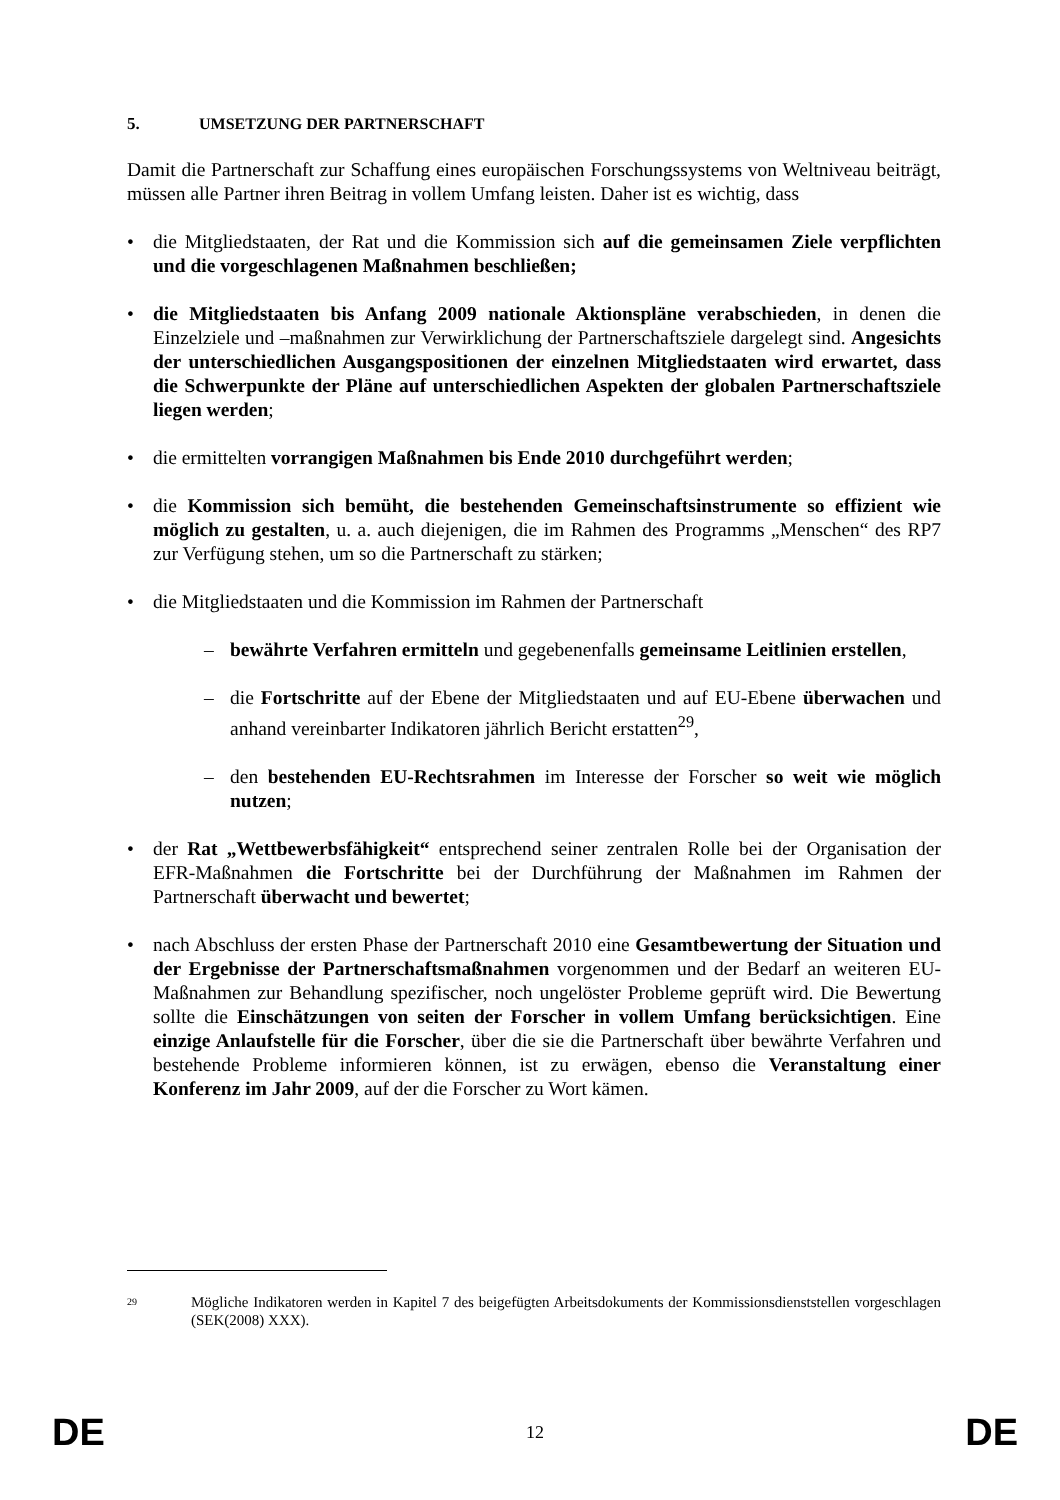5. UMSETZUNG DER PARTNERSCHAFT
Damit die Partnerschaft zur Schaffung eines europäischen Forschungssystems von Weltniveau beiträgt, müssen alle Partner ihren Beitrag in vollem Umfang leisten. Daher ist es wichtig, dass
• die Mitgliedstaaten, der Rat und die Kommission sich auf die gemeinsamen Ziele verpflichten und die vorgeschlagenen Maßnahmen beschließen;
• die Mitgliedstaaten bis Anfang 2009 nationale Aktionspläne verabschieden, in denen die Einzelziele und –maßnahmen zur Verwirklichung der Partnerschaftsziele dargelegt sind. Angesichts der unterschiedlichen Ausgangspositionen der einzelnen Mitgliedstaaten wird erwartet, dass die Schwerpunkte der Pläne auf unterschiedlichen Aspekten der globalen Partnerschaftsziele liegen werden;
• die ermittelten vorrangigen Maßnahmen bis Ende 2010 durchgeführt werden;
• die Kommission sich bemüht, die bestehenden Gemeinschaftsinstrumente so effizient wie möglich zu gestalten, u. a. auch diejenigen, die im Rahmen des Programms „Menschen“ des RP7 zur Verfügung stehen, um so die Partnerschaft zu stärken;
• die Mitgliedstaaten und die Kommission im Rahmen der Partnerschaft
– bewährte Verfahren ermitteln und gegebenenfalls gemeinsame Leitlinien erstellen,
– die Fortschritte auf der Ebene der Mitgliedstaaten und auf EU-Ebene überwachen und anhand vereinbarter Indikatoren jährlich Bericht erstatten<sup>29</sup>,
– den bestehenden EU-Rechtsrahmen im Interesse der Forscher so weit wie möglich nutzen;
• der Rat „Wettbewerbsfähigkeit“ entsprechend seiner zentralen Rolle bei der Organisation der EFR-Maßnahmen die Fortschritte bei der Durchführung der Maßnahmen im Rahmen der Partnerschaft überwacht und bewertet;
• nach Abschluss der ersten Phase der Partnerschaft 2010 eine Gesamtbewertung der Situation und der Ergebnisse der Partnerschaftsmaßnahmen vorgenommen und der Bedarf an weiteren EU-Maßnahmen zur Behandlung spezifischer, noch ungelöster Probleme geprüft wird. Die Bewertung sollte die Einschätzungen von seiten der Forscher in vollem Umfang berücksichtigen. Eine einzige Anlaufstelle für die Forscher, über die sie die Partnerschaft über bewährte Verfahren und bestehende Probleme informieren können, ist zu erwägen, ebenso die Veranstaltung einer Konferenz im Jahr 2009, auf der die Forscher zu Wort kämen.
<sup>29</sup>
Mögliche Indikatoren werden in Kapitel 7 des beigefügten Arbeitsdokuments der Kommissionsdienststellen vorgeschlagen (SEK(2008) XXX).
DE 12 DE